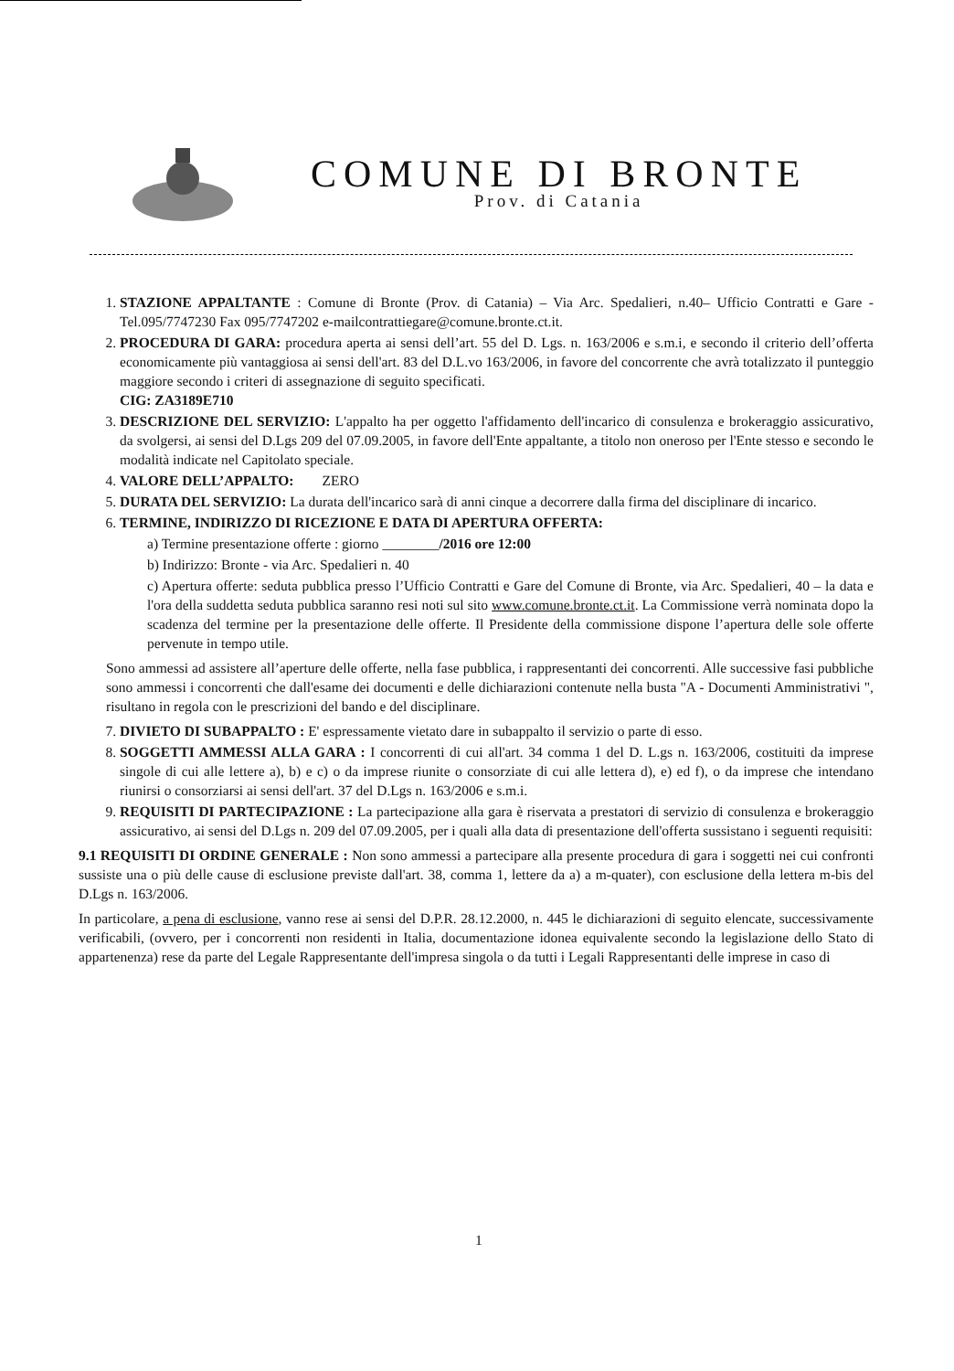COMUNE DI BRONTE
Prov. di Catania
1. STAZIONE APPALTANTE : Comune di Bronte (Prov. di Catania) – Via Arc. Spedalieri, n.40– Ufficio Contratti e Gare - Tel.095/7747230 Fax 095/7747202 e-mailcontrattiegare@comune.bronte.ct.it.
2. PROCEDURA DI GARA: procedura aperta ai sensi dell’art. 55 del D. Lgs. n. 163/2006 e s.m.i, e secondo il criterio dell’offerta economicamente più vantaggiosa ai sensi dell'art. 83 del D.L.vo 163/2006, in favore del concorrente che avrà totalizzato il punteggio maggiore secondo i criteri di assegnazione di seguito specificati.
CIG: ZA3189E710
3. DESCRIZIONE DEL SERVIZIO: L'appalto ha per oggetto l'affidamento dell'incarico di consulenza e brokeraggio assicurativo, da svolgersi, ai sensi del D.Lgs 209 del 07.09.2005, in favore dell'Ente appaltante, a titolo non oneroso per l'Ente stesso e secondo le modalità indicate nel Capitolato speciale.
4. VALORE DELL’APPALTO: ZERO
5. DURATA DEL SERVIZIO: La durata dell'incarico sarà di anni cinque a decorrere dalla firma del disciplinare di incarico.
6. TERMINE, INDIRIZZO DI RICEZIONE E DATA DI APERTURA OFFERTA:
a) Termine presentazione offerte : giorno ________/2016 ore 12:00
b) Indirizzo: Bronte - via Arc. Spedalieri n. 40
c) Apertura offerte: seduta pubblica presso l’Ufficio Contratti e Gare del Comune di Bronte, via Arc. Spedalieri, 40 – la data e l'ora della suddetta seduta pubblica saranno resi noti sul sito www.comune.bronte.ct.it. La Commissione verrà nominata dopo la scadenza del termine per la presentazione delle offerte. Il Presidente della commissione dispone l’apertura delle sole offerte pervenute in tempo utile.
Sono ammessi ad assistere all’aperture delle offerte, nella fase pubblica, i rappresentanti dei concorrenti. Alle successive fasi pubbliche sono ammessi i concorrenti che dall'esame dei documenti e delle dichiarazioni contenute nella busta "A - Documenti Amministrativi ", risultano in regola con le prescrizioni del bando e del disciplinare.
7. DIVIETO DI SUBAPPALTO : E' espressamente vietato dare in subappalto il servizio o parte di esso.
8. SOGGETTI AMMESSI ALLA GARA : I concorrenti di cui all'art. 34 comma 1 del D. L.gs n. 163/2006, costituiti da imprese singole di cui alle lettere a), b) e c) o da imprese riunite o consorziate di cui alle lettera d), e) ed f), o da imprese che intendano riunirsi o consorziarsi ai sensi dell'art. 37 del D.Lgs n. 163/2006 e s.m.i.
9. REQUISITI DI PARTECIPAZIONE : La partecipazione alla gara è riservata a prestatori di servizio di consulenza e brokeraggio assicurativo, ai sensi del D.Lgs n. 209 del 07.09.2005, per i quali alla data di presentazione dell'offerta sussistano i seguenti requisiti:
9.1 REQUISITI DI ORDINE GENERALE : Non sono ammessi a partecipare alla presente procedura di gara i soggetti nei cui confronti sussiste una o più delle cause di esclusione previste dall'art. 38, comma 1, lettere da a) a m-quater), con esclusione della lettera m-bis del D.Lgs n. 163/2006.
In particolare, a pena di esclusione, vanno rese ai sensi del D.P.R. 28.12.2000, n. 445 le dichiarazioni di seguito elencate, successivamente verificabili, (ovvero, per i concorrenti non residenti in Italia, documentazione idonea equivalente secondo la legislazione dello Stato di appartenenza) rese da parte del Legale Rappresentante dell'impresa singola o da tutti i Legali Rappresentanti delle imprese in caso di
1